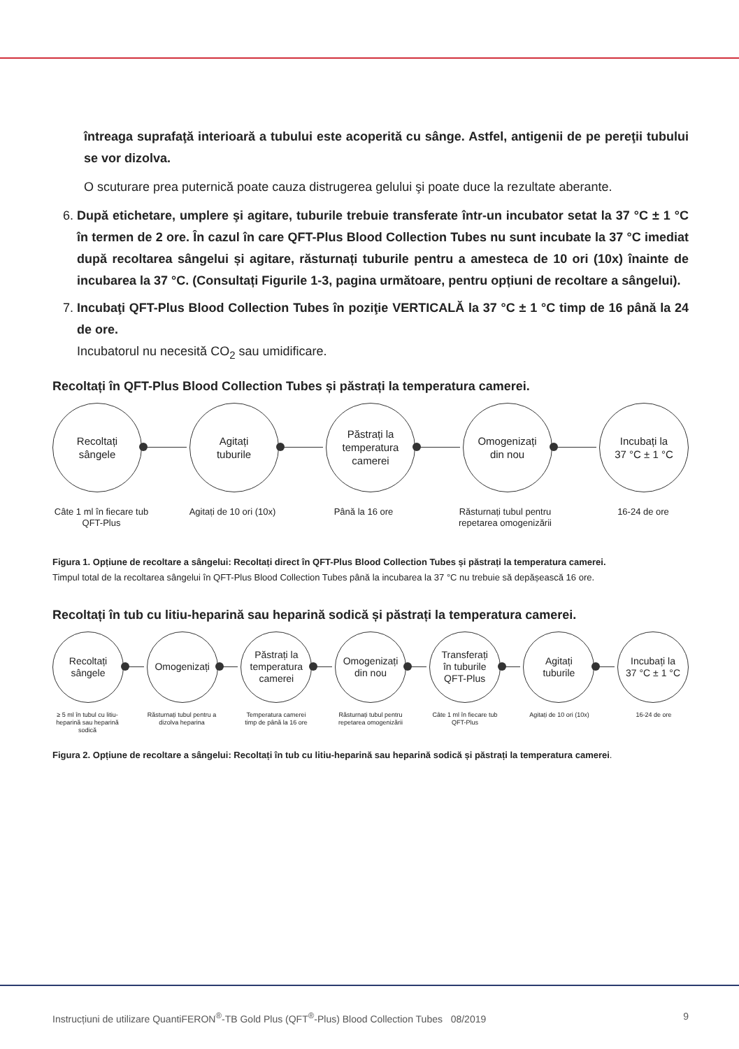întreaga suprafaţă interioară a tubului este acoperită cu sânge. Astfel, antigenii de pe pereţii tubului se vor dizolva.
O scuturare prea puternică poate cauza distrugerea gelului şi poate duce la rezultate aberante.
6. După etichetare, umplere şi agitare, tuburile trebuie transferate într-un incubator setat la 37 °C ± 1 °C în termen de 2 ore. În cazul în care QFT-Plus Blood Collection Tubes nu sunt incubate la 37 °C imediat după recoltarea sângelui și agitare, răsturnați tuburile pentru a amesteca de 10 ori (10x) înainte de incubarea la 37 °C. (Consultați Figurile 1-3, pagina următoare, pentru opțiuni de recoltare a sângelui).
7. Incubaţi QFT-Plus Blood Collection Tubes în poziţie VERTICALĂ la 37 °C ± 1 °C timp de 16 până la 24 de ore.
Incubatorul nu necesită CO<sub>2</sub> sau umidificare.
Recoltați în QFT-Plus Blood Collection Tubes și păstrați la temperatura camerei.
Recoltați
sângele
Agitați
tuburile
Păstrați la
temperatura
camerei
Omogenizați
din nou
Incubați la
37 °C ± 1 °C
Câte 1 ml în fiecare tub QFT-Plus
Agitați de 10 ori (10x)
Până la 16 ore Răsturnați tubul pentru repetarea omogenizării
16-24 de ore
Figura 1. Opțiune de recoltare a sângelui: Recoltați direct în QFT-Plus Blood Collection Tubes și păstrați la temperatura camerei.
Timpul total de la recoltarea sângelui în QFT-Plus Blood Collection Tubes până la incubarea la 37 °C nu trebuie să depășească 16 ore.
Recoltați în tub cu litiu-heparină sau heparină sodică și păstrați la temperatura camerei.
Recoltați
sângele
Omogenizați
Păstrați la
temperatura
camerei
Omogenizați
din nou
Transferați
în tuburile
QFT-Plus
Agitați
tuburile
Incubați la
37 °C ± 1 °C
≥ 5 ml în tubul cu litiu-heparină sau heparină sodică
Răsturnați tubul pentru a dizolva heparina
Temperatura camerei timp de până la 16 ore
Răsturnați tubul pentru repetarea omogenizării
Câte 1 ml în fiecare tub QFT-Plus
Agitați de 10 ori (10x)
16-24 de ore
Figura 2. Opțiune de recoltare a sângelui: Recoltați în tub cu litiu-heparină sau heparină sodică și păstrați la temperatura camerei.
Instrucțiuni de utilizare QuantiFERON<sup>®</sup>-TB Gold Plus (QFT<sup>®</sup>-Plus) Blood Collection Tubes 08/2019 9